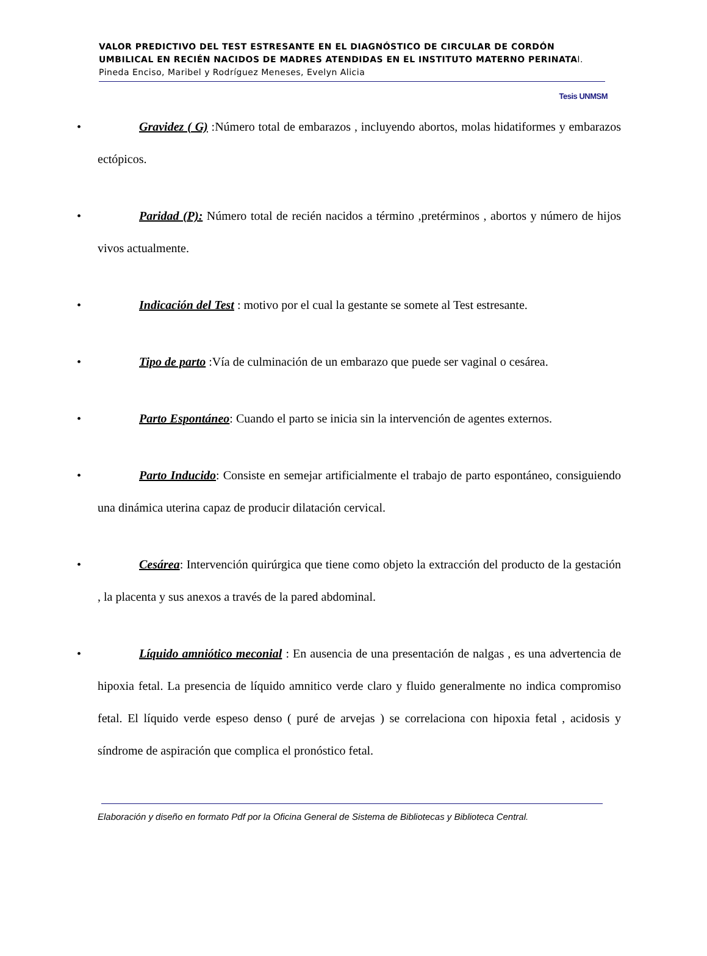VALOR PREDICTIVO DEL TEST ESTRESANTE EN EL DIAGNÓSTICO DE CIRCULAR DE CORDÓN UMBILICAL EN RECIÉN NACIDOS DE MADRES ATENDIDAS EN EL INSTITUTO MATERNO PERINATAl. Pineda Enciso, Maribel y Rodríguez Meneses, Evelyn Alicia
Tesis UNMSM
• Gravidez ( G) :Número total de embarazos , incluyendo abortos, molas hidatiformes y embarazos ectópicos.
• Paridad (P): Número total de recién nacidos a término ,pretérminos , abortos y número de hijos vivos actualmente.
• Indicación del Test : motivo por el cual la gestante se somete al Test estresante.
• Tipo de parto :Vía de culminación de un embarazo que puede ser vaginal o cesárea.
• Parto Espontáneo: Cuando el parto se inicia sin la intervención de agentes externos.
• Parto Inducido: Consiste en semejar artificialmente el trabajo de parto espontáneo, consiguiendo una dinámica uterina capaz de producir dilatación cervical.
• Cesárea: Intervención quirúrgica que tiene como objeto la extracción del producto de la gestación , la placenta y sus anexos a través de la pared abdominal.
• Líquido amniótico meconial : En ausencia de una presentación de nalgas , es una advertencia de hipoxia fetal. La presencia de líquido amnitico verde claro y fluido generalmente no indica compromiso fetal. El líquido verde espeso denso ( puré de arvejas ) se correlaciona con hipoxia fetal , acidosis y síndrome de aspiración que complica el pronóstico fetal.
Elaboración y diseño en formato Pdf por la Oficina General de Sistema de Bibliotecas y Biblioteca Central.